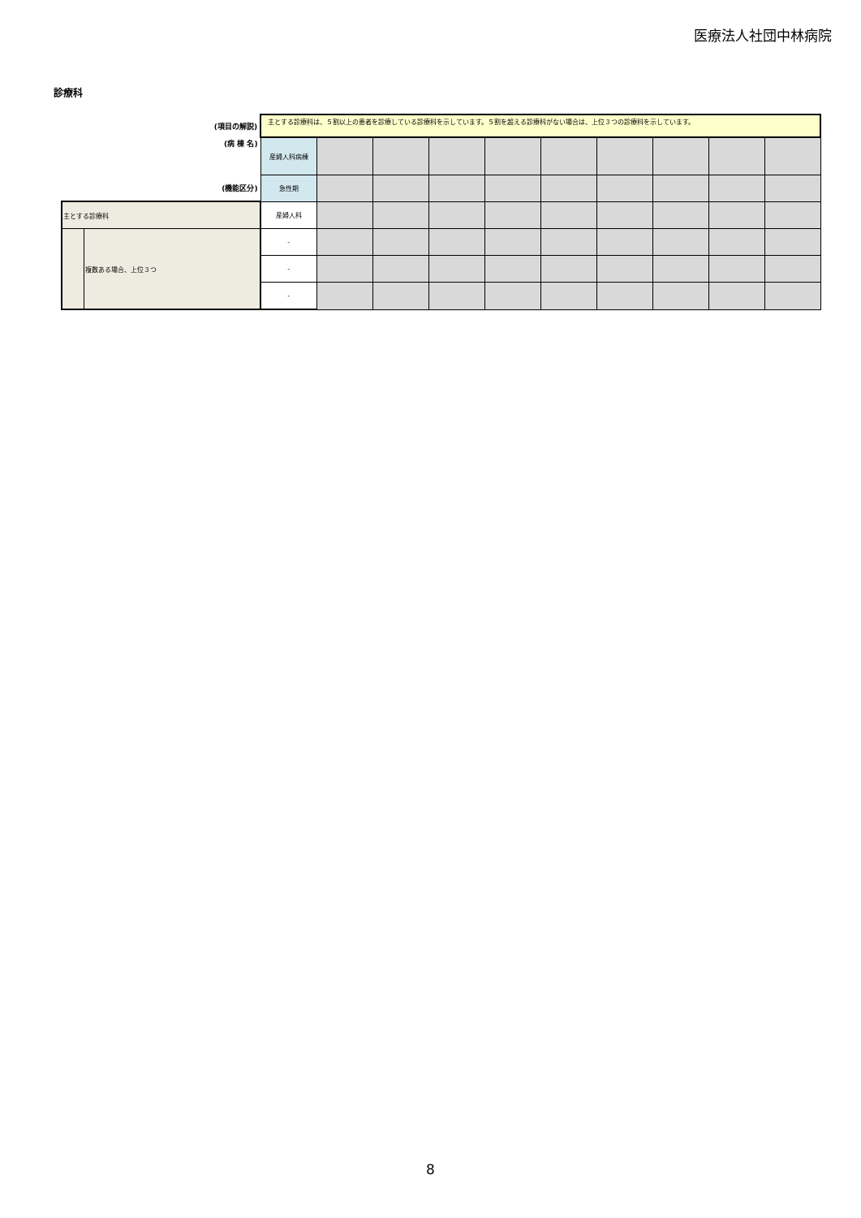医療法人社団中林病院
診療科
| (項目の解説) | | 主とする診療科は、５割以上の患者を診療している診療科を示しています。５割を超える診療科がない場合は、上位３つの診療科を示しています。 | | | | | | | | | |
| (病 棟 名) | | 産婦人科病棟 | | | | | | | | | |
| (機能区分) | | 急性期 | | | | | | | | | |
| 主とする診療科 | | 産婦人科 | | | | | | | | | |
| | 複数ある場合、上位３つ | - | | | | | | | | | |
| | | - | | | | | | | | | |
| | | - | | | | | | | | | |
8